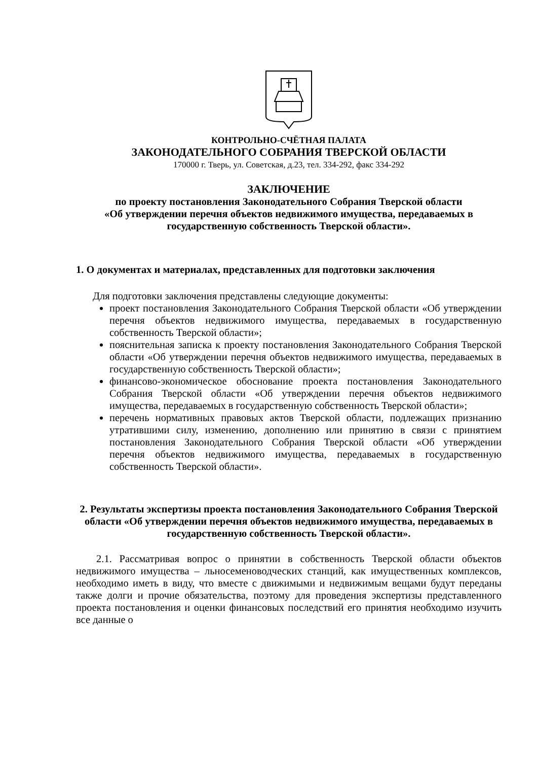КОНТРОЛЬНО-СЧЁТНАЯ ПАЛАТА
ЗАКОНОДАТЕЛЬНОГО СОБРАНИЯ ТВЕРСКОЙ ОБЛАСТИ
170000 г. Тверь, ул. Советская, д.23, тел. 334-292, факс 334-292
ЗАКЛЮЧЕНИЕ
по проекту постановления Законодательного Собрания Тверской области
«Об утверждении перечня объектов недвижимого имущества, передаваемых в государственную собственность Тверской области».
1. О документах и материалах, представленных для подготовки заключения
Для подготовки заключения представлены следующие документы:
проект постановления Законодательного Собрания Тверской области «Об утверждении перечня объектов недвижимого имущества, передаваемых в государственную собственность Тверской области»;
пояснительная записка к проекту постановления Законодательного Собрания Тверской области «Об утверждении перечня объектов недвижимого имущества, передаваемых в государственную собственность Тверской области»;
финансово-экономическое обоснование проекта постановления Законодательного Собрания Тверской области «Об утверждении перечня объектов недвижимого имущества, передаваемых в государственную собственность Тверской области»;
перечень нормативных правовых актов Тверской области, подлежащих признанию утратившими силу, изменению, дополнению или принятию в связи с принятием постановления Законодательного Собрания Тверской области «Об утверждении перечня объектов недвижимого имущества, передаваемых в государственную собственность Тверской области».
2. Результаты экспертизы проекта постановления Законодательного Собрания Тверской области «Об утверждении перечня объектов недвижимого имущества, передаваемых в государственную собственность Тверской области».
2.1. Рассматривая вопрос о принятии в собственность Тверской области объектов недвижимого имущества – льносеменоводческих станций, как имущественных комплексов, необходимо иметь в виду, что вместе с движимыми и недвижимым вещами будут переданы также долги и прочие обязательства, поэтому для проведения экспертизы представленного проекта постановления и оценки финансовых последствий его принятия необходимо изучить все данные о